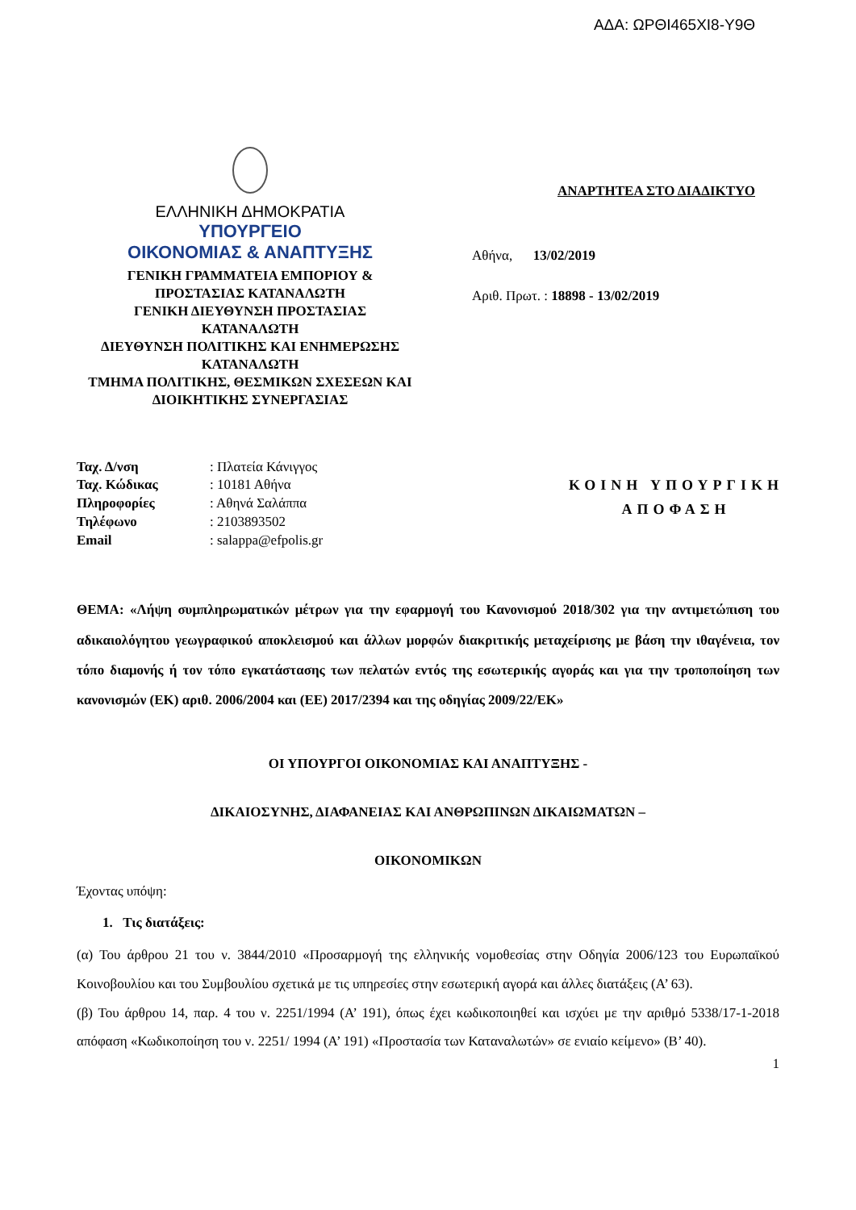ΑΔΑ: ΩΡΘΙ465ΧΙ8-Υ9Θ
ΕΛΛΗΝΙΚΗ ΔΗΜΟΚΡΑΤΙΑ
ΥΠΟΥΡΓΕΙΟ
ΟΙΚΟΝΟΜΙΑΣ & ΑΝΑΠΤΥΞΗΣ
ΓΕΝΙΚΗ ΓΡΑΜΜΑΤΕΙΑ ΕΜΠΟΡΙΟΥ &
ΠΡΟΣΤΑΣΙΑΣ ΚΑΤΑΝΑΛΩΤΗ
ΓΕΝΙΚΗ ΔΙΕΥΘΥΝΣΗ ΠΡΟΣΤΑΣΙΑΣ
ΚΑΤΑΝΑΛΩΤΗ
ΔΙΕΥΘΥΝΣΗ ΠΟΛΙΤΙΚΗΣ ΚΑΙ ΕΝΗΜΕΡΩΣΗΣ
ΚΑΤΑΝΑΛΩΤΗ
ΤΜΗΜΑ ΠΟΛΙΤΙΚΗΣ, ΘΕΣΜΙΚΩΝ ΣΧΕΣΕΩΝ ΚΑΙ
ΔΙΟΙΚΗΤΙΚΗΣ ΣΥΝΕΡΓΑΣΙΑΣ
ΑΝΑΡΤΗΤΕΑ ΣΤΟ ΔΙΑΔΙΚΤΥΟ
Αθήνα, 13/02/2019
Αριθ. Πρωτ. : 18898 - 13/02/2019
| Ταχ. Δ/νση | : Πλατεία Κάνιγγος |
| Ταχ. Κώδικας | : 10181 Αθήνα |
| Πληροφορίες | : Αθηνά Σαλάππα |
| Τηλέφωνο | : 2103893502 |
| Email | : salappa@efpolis.gr |
ΚΟΙΝΗ ΥΠΟΥΡΓΙΚΗ
ΑΠΟΦΑΣΗ
ΘΕΜΑ: «Λήψη συμπληρωματικών μέτρων για την εφαρμογή του Κανονισμού 2018/302 για την αντιμετώπιση του αδικαιολόγητου γεωγραφικού αποκλεισμού και άλλων μορφών διακριτικής μεταχείρισης με βάση την ιθαγένεια, τον τόπο διαμονής ή τον τόπο εγκατάστασης των πελατών εντός της εσωτερικής αγοράς και για την τροποποίηση των κανονισμών (ΕΚ) αριθ. 2006/2004 και (ΕΕ) 2017/2394 και της οδηγίας 2009/22/ΕΚ»
ΟΙ ΥΠΟΥΡΓΟΙ ΟΙΚΟΝΟΜΙΑΣ ΚΑΙ ΑΝΑΠΤΥΞΗΣ -
ΔΙΚΑΙΟΣΥΝΗΣ, ΔΙΑΦΑΝΕΙΑΣ ΚΑΙ ΑΝΘΡΩΠΙΝΩΝ ΔΙΚΑΙΩΜΑΤΩΝ –
ΟΙΚΟΝΟΜΙΚΩΝ
Έχοντας υπόψη:
1. Τις διατάξεις:
(α) Του άρθρου 21 του ν. 3844/2010 «Προσαρμογή της ελληνικής νομοθεσίας στην Οδηγία 2006/123 του Ευρωπαϊκού Κοινοβουλίου και του Συμβουλίου σχετικά με τις υπηρεσίες στην εσωτερική αγορά και άλλες διατάξεις (Α’ 63).
(β) Του άρθρου 14, παρ. 4 του ν. 2251/1994 (Α’ 191), όπως έχει κωδικοποιηθεί και ισχύει με την αριθμό 5338/17-1-2018 απόφαση «Κωδικοποίηση του ν. 2251/ 1994 (Α’ 191) «Προστασία των Καταναλωτών» σε ενιαίο κείμενο» (Β’ 40).
1